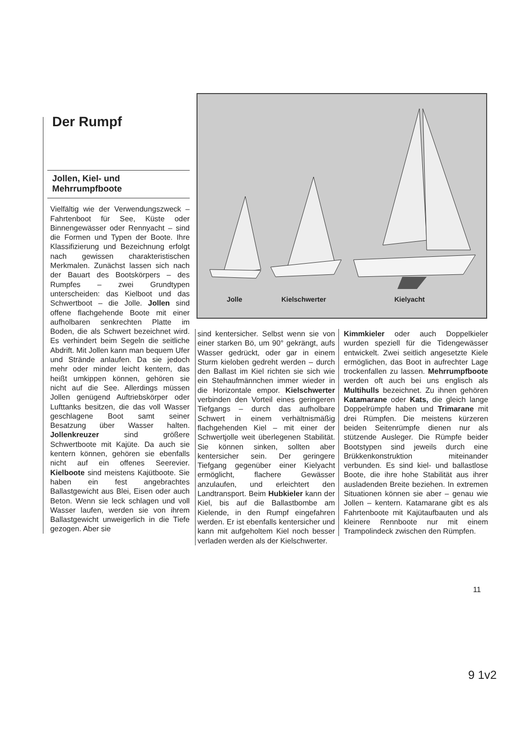Der Rumpf
Jollen, Kiel- und
Mehrrumpfboote
Vielfältig wie der Verwendungszweck – Fahrtenboot für See, Küste oder Binnengewässer oder Rennyacht – sind die Formen und Typen der Boote. Ihre Klassifizierung und Bezeichnung erfolgt nach gewissen charakteristischen Merkmalen. Zunächst lassen sich nach der Bauart des Bootskörpers – des Rumpfes – zwei Grundtypen unterscheiden: das Kielboot und das Schwertboot – die Jolle. Jollen sind offene flachgehende Boote mit einer aufholbaren senkrechten Platte im Boden, die als Schwert bezeichnet wird. Es verhindert beim Segeln die seitliche Abdrift. Mit Jollen kann man bequem Ufer und Strände anlaufen. Da sie jedoch mehr oder minder leicht kentern, das heißt umkippen können, gehören sie nicht auf die See. Allerdings müssen Jollen genügend Auftriebskörper oder Lufttanks besitzen, die das voll Wasser geschlagene Boot samt seiner Besatzung über Wasser halten. Jollenkreuzer sind größere Schwertboote mit Kajüte. Da auch sie kentern können, gehören sie ebenfalls nicht auf ein offenes Seerevier. Kielboote sind meistens Kajütboote. Sie haben ein fest angebrachtes Ballastgewicht aus Blei, Eisen oder auch Beton. Wenn sie leck schlagen und voll Wasser laufen, werden sie von ihrem Ballastgewicht unweigerlich in die Tiefe gezogen. Aber sie
Jolle Kielschwerter Kielyacht
sind kentersicher. Selbst wenn sie von einer starken Bö, um 90° gekrängt, aufs Wasser gedrückt, oder gar in einem Sturm kieloben gedreht werden – durch den Ballast im Kiel richten sie sich wie ein Stehaufmännchen immer wieder in die Horizontale empor. Kielschwerter verbinden den Vorteil eines geringeren Tiefgangs – durch das aufholbare Schwert in einem verhältnismäßig flachgehenden Kiel – mit einer der Schwertjolle weit überlegenen Stabilität. Sie können sinken, sollten aber kentersicher sein. Der geringere Tiefgang gegenüber einer Kielyacht ermöglicht, flachere Gewässer anzulaufen, und erleichtert den Landtransport. Beim Hubkieler kann der Kiel, bis auf die Ballastbombe am Kielende, in den Rumpf eingefahren werden. Er ist ebenfalls kentersicher und kann mit aufgeholtem Kiel noch besser verladen werden als der Kielschwerter.
Kimmkieler oder auch Doppelkieler wurden speziell für die Tidengewässer entwickelt. Zwei seitlich angesetzte Kiele ermöglichen, das Boot in aufrechter Lage trockenfallen zu lassen. Mehrrumpfboote werden oft auch bei uns englisch als Multihulls bezeichnet. Zu ihnen gehören Katamarane oder Kats, die gleich lange Doppelrümpfe haben und Trimarane mit drei Rümpfen. Die meistens kürzeren beiden Seitenrümpfe dienen nur als stützende Ausleger. Die Rümpfe beider Bootstypen sind jeweils durch eine Brükkenkonstruktion miteinander verbunden. Es sind kiel- und ballastlose Boote, die ihre hohe Stabilität aus ihrer ausladenden Breite beziehen. In extremen Situationen können sie aber – genau wie Jollen – kentern. Katamarane gibt es als Fahrtenboote mit Kajütaufbauten und als kleinere Rennboote nur mit einem Trampolindeck zwischen den Rümpfen.
11
9 1v2